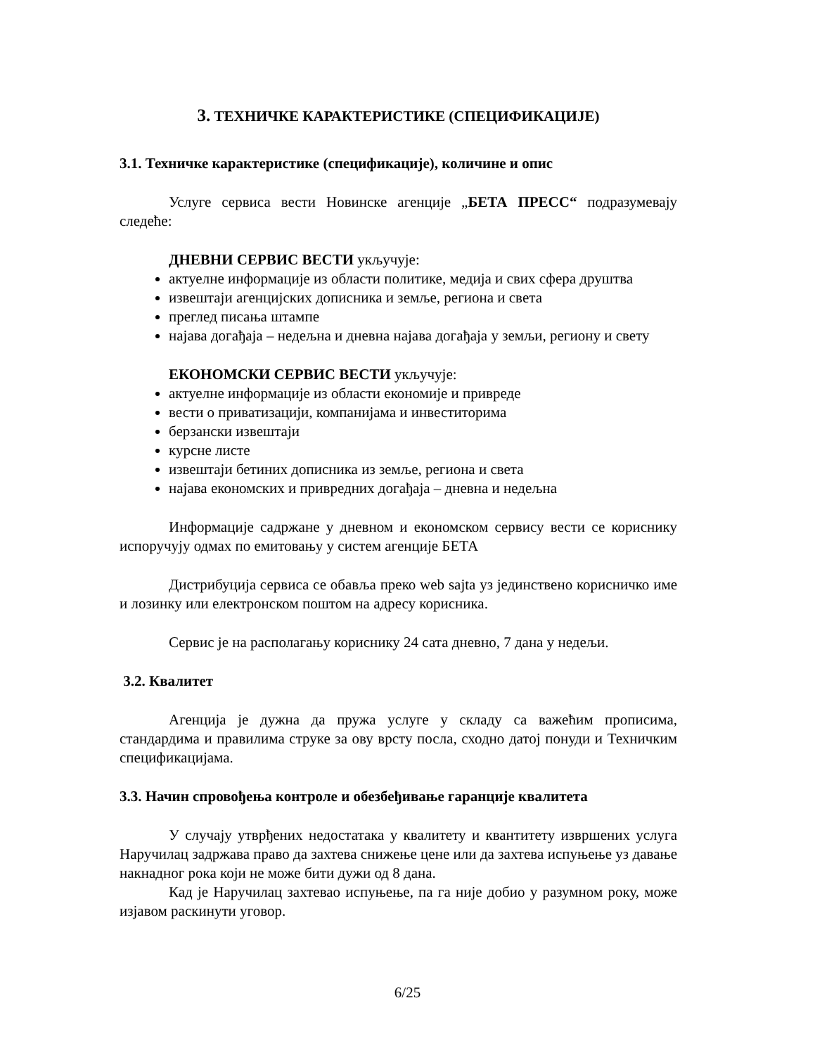3. ТЕХНИЧКЕ КАРАКТЕРИСТИКЕ (СПЕЦИФИКАЦИЈЕ)
3.1. Техничке карактеристике (спецификације), количине и опис
Услуге сервиса вести Новинске агенције „БЕТА ПРЕСС“ подразумевају следеће:
ДНЕВНИ СЕРВИС ВЕСТИ укључује:
актуелне информације из области политике, медија и свих сфера друштва
извештаји агенцијских дописника и земље, региона и света
преглед писања штампе
најава догађаја – недељна и дневна најава догађаја у земљи, региону и свету
ЕКОНОМСКИ СЕРВИС ВЕСТИ укључује:
актуелне информације из области економије и привреде
вести о приватизацији, компанијама и инвеститорима
берзански извештаји
курсне листе
извештаји бетиних дописника из земље, региона и света
најава економских и привредних догађаја – дневна и недељна
Информације садржане у дневном и економском сервису вести се кориснику испоручују одмах по емитовању у систем агенције БЕТА
Дистрибуција сервиса се обавља преко web sajta уз јединствено корисничко име и лозинку или електронском поштом на адресу корисника.
Сервис је на располагању кориснику 24 сата дневно, 7 дана у недељи.
3.2. Квалитет
Агенција је дужна да пружа услуге у складу са важећим прописима, стандардима и правилима струке за ову врсту посла, сходно датој понуди и Техничким спецификацијама.
3.3. Начин спровођења контроле и обезбеђивање гаранције квалитета
У случају утврђених недостатака у квалитету и квантитету извршених услуга Наручилац задржава право да захтева снижење цене или да захтева испуњење уз давање накнадног рока који не може бити дужи од 8 дана.
Кад је Наручилац захтевао испуњење, па га није добио у разумном року, може изјавом раскинути уговор.
6/25